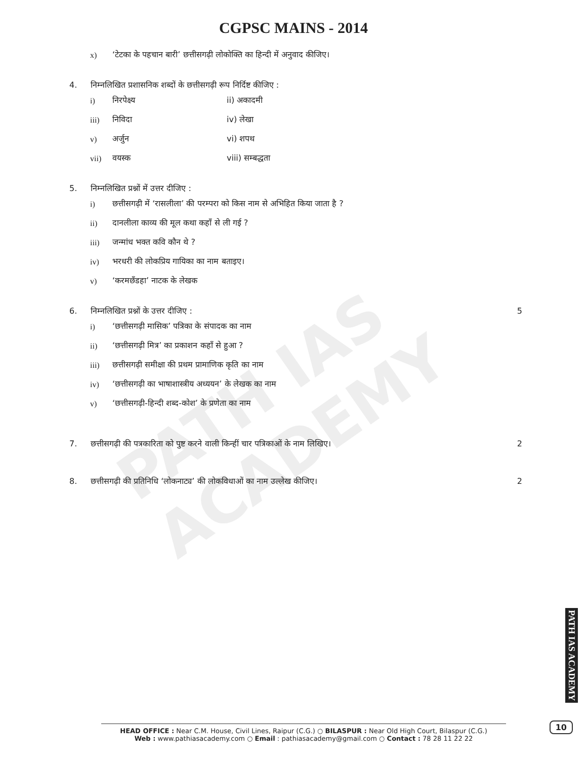PATH IAS ACADEMY
CGPSC MAINS - 2014
x) ‘टेटका के पहचान बारी’ छत्तीसगढ़ी लोकोक्ति का हिन्दी में अनुवाद कीजिए।
4. निम्नलिखित प्रशासनिक शब्दों के छत्तीसगढ़ी रूप निर्दिष्ट कीजिए :
i) निरपेक्ष्य ii) अकादमी
iii) निविदा iv) लेखा
v) अर्जुन vi) शपथ
vii) वयस्क viii) सम्बद्धता
5. निम्नलिखित प्रश्नों में उत्तर दीजिए :
i) छत्तीसगढ़ी में ‘रासलीला’ की परम्परा को किस नाम से अभिहित किया जाता है ?
ii) दानलीला काव्य की मूल कथा कहाँ से ली गई ?
iii) जन्मांध भक्त कवि कौन थे ?
iv) भरधरी की लोकप्रिय गायिका का नाम बताइए।
v) ‘करमछँडहा’ नाटक के लेखक
6. निम्नलिखित प्रश्नों के उत्तर दीजिए : 5
i) ‘छत्तीसगढ़ी मासिक’ पत्रिका के संपादक का नाम
ii) ‘छत्तीसगढ़ी मित्र’ का प्रकाशन कहाँ से हुआ ?
iii) छत्तीसगढ़ी समीक्षा की प्रथम प्रामाणिक कृति का नाम
iv) ‘छत्तीसगढ़ी का भाषाशास्त्रीय अध्ययन’ के लेखक का नाम
v) ‘छत्तीसगढ़ी-हिन्दी शब्द-कोश’ के प्रणेता का नाम
7. छत्तीसगढ़ी की पत्रकारिता को पुष्ट करने वाली किन्हीं चार पत्रिकाओं के नाम लिखिए। 2
8. छत्तीसगढ़ी की प्रतिनिधि ‘लोकनाट्य’ की लोकविधाओं का नाम उल्लेख कीजिए। 2
PATH IAS ACADEMY
HEAD OFFICE : Near C.M. House, Civil Lines, Raipur (C.G.) ○ BILASPUR : Near Old High Court, Bilaspur (C.G.)
Web : www.pathiasacademy.com ○ Email : pathiasacademy@gmail.com ○ Contact : 78 28 11 22 22
10